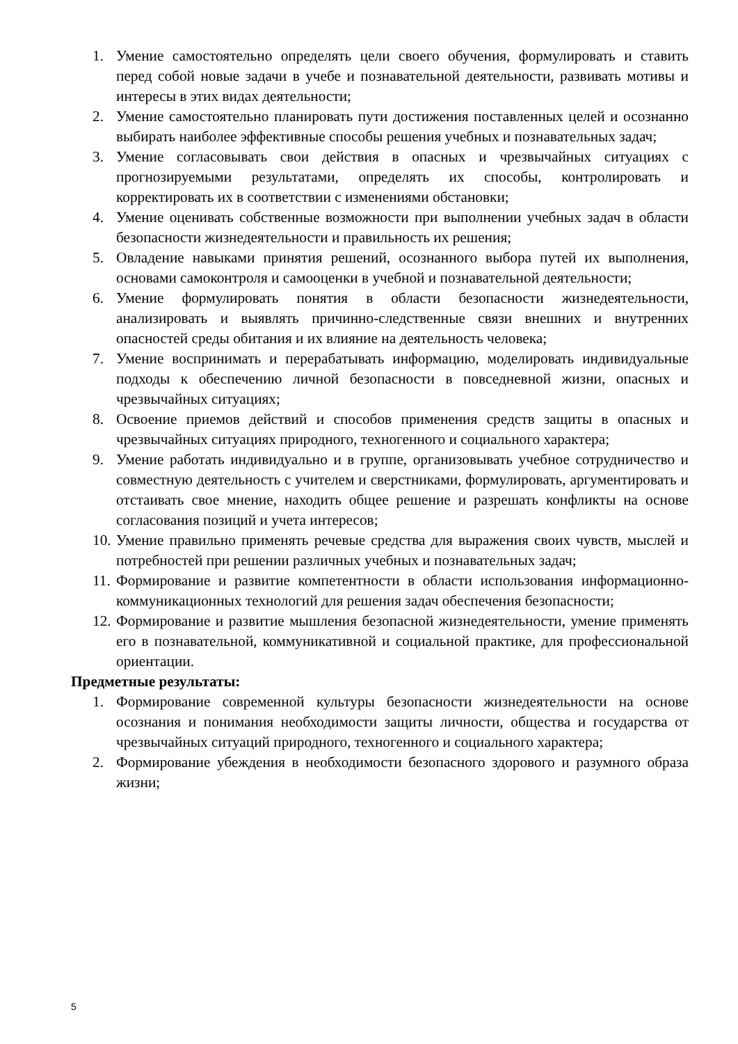1. Умение самостоятельно определять цели своего обучения, формулировать и ставить перед собой новые задачи в учебе и познавательной деятельности, развивать мотивы и интересы в этих видах деятельности;
2. Умение самостоятельно планировать пути достижения поставленных целей и осознанно выбирать наиболее эффективные способы решения учебных и познавательных задач;
3. Умение согласовывать свои действия в опасных и чрезвычайных ситуациях с прогнозируемыми результатами, определять их способы, контролировать и корректировать их в соответствии с изменениями обстановки;
4. Умение оценивать собственные возможности при выполнении учебных задач в области безопасности жизнедеятельности и правильность их решения;
5. Овладение навыками принятия решений, осознанного выбора путей их выполнения, основами самоконтроля и самооценки в учебной и познавательной деятельности;
6. Умение формулировать понятия в области безопасности жизнедеятельности, анализировать и выявлять причинно-следственные связи внешних и внутренних опасностей среды обитания и их влияние на деятельность человека;
7. Умение воспринимать и перерабатывать информацию, моделировать индивидуальные подходы к обеспечению личной безопасности в повседневной жизни, опасных и чрезвычайных ситуациях;
8. Освоение приемов действий и способов применения средств защиты в опасных и чрезвычайных ситуациях природного, техногенного и социального характера;
9. Умение работать индивидуально и в группе, организовывать учебное сотрудничество и совместную деятельность с учителем и сверстниками, формулировать, аргументировать и отстаивать свое мнение, находить общее решение и разрешать конфликты на основе согласования позиций и учета интересов;
10. Умение правильно применять речевые средства для выражения своих чувств, мыслей и потребностей при решении различных учебных и познавательных задач;
11. Формирование и развитие компетентности в области использования информационно-коммуникационных технологий для решения задач обеспечения безопасности;
12. Формирование и развитие мышления безопасной жизнедеятельности, умение применять его в познавательной, коммуникативной и социальной практике, для профессиональной ориентации.
Предметные результаты:
1. Формирование современной культуры безопасности жизнедеятельности на основе осознания и понимания необходимости защиты личности, общества и государства от чрезвычайных ситуаций природного, техногенного и социального характера;
2. Формирование убеждения в необходимости безопасного здорового и разумного образа жизни;
5